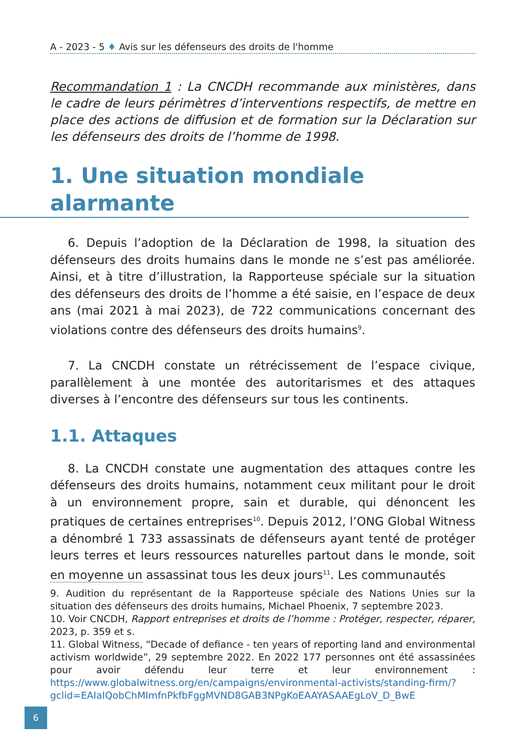A - 2023 - 5 ♦ Avis sur les défenseurs des droits de l'homme
Recommandation 1 : La CNCDH recommande aux ministères, dans le cadre de leurs périmètres d’interventions respectifs, de mettre en place des actions de diffusion et de formation sur la Déclaration sur les défenseurs des droits de l’homme de 1998.
1. Une situation mondiale alarmante
6. Depuis l’adoption de la Déclaration de 1998, la situation des défenseurs des droits humains dans le monde ne s’est pas améliorée. Ainsi, et à titre d’illustration, la Rapporteuse spéciale sur la situation des défenseurs des droits de l’homme a été saisie, en l’espace de deux ans (mai 2021 à mai 2023), de 722 communications concernant des violations contre des défenseurs des droits humains<sup>9</sup>.
7. La CNCDH constate un rétrécissement de l’espace civique, parallèlement à une montée des autoritarismes et des attaques diverses à l’encontre des défenseurs sur tous les continents.
1.1. Attaques
8. La CNCDH constate une augmentation des attaques contre les défenseurs des droits humains, notamment ceux militant pour le droit à un environnement propre, sain et durable, qui dénoncent les pratiques de certaines entreprises<sup>10</sup>. Depuis 2012, l’ONG Global Witness a dénombré 1 733 assassinats de défenseurs ayant tenté de protéger leurs terres et leurs ressources naturelles partout dans le monde, soit en moyenne un assassinat tous les deux jours<sup>11</sup>. Les communautés
9. Audition du représentant de la Rapporteuse spéciale des Nations Unies sur la situation des défenseurs des droits humains, Michael Phoenix, 7 septembre 2023.
10. Voir CNCDH, Rapport entreprises et droits de l’homme : Protéger, respecter, réparer, 2023, p. 359 et s.
11. Global Witness, “Decade of defiance - ten years of reporting land and environmental activism worldwide”, 29 septembre 2022. En 2022 177 personnes ont été assassinées pour avoir défendu leur terre et leur environnement : https://www.globalwitness.org/en/campaigns/environmental-activists/standing-firm/?gclid=EAIaIQobChMImfnPkfbFggMVND8GAB3NPgKoEAAYASAAEgLoV_D_BwE
6